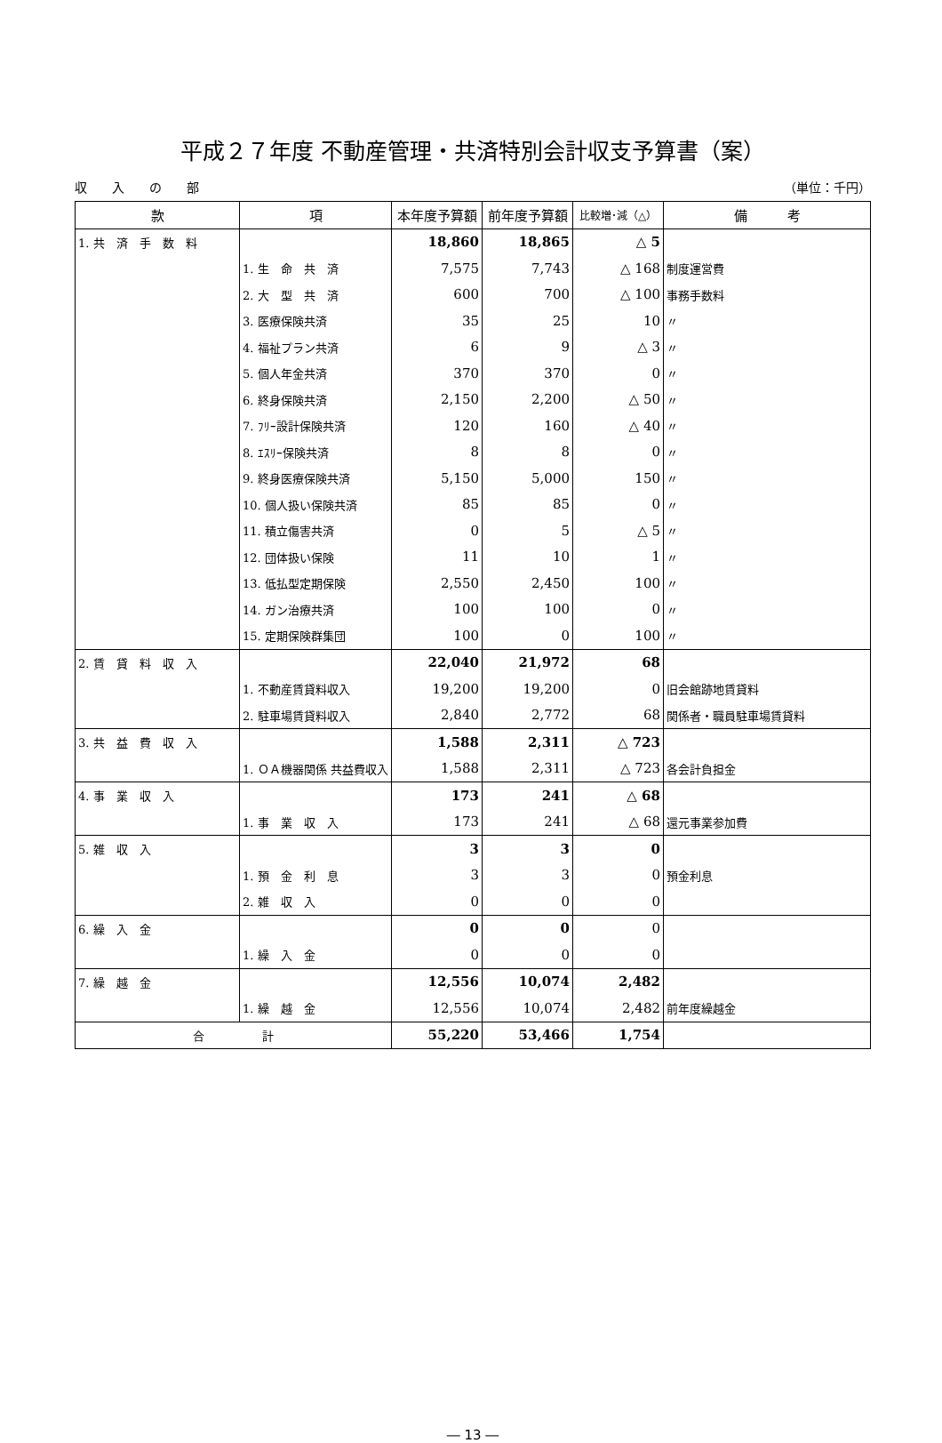平成２７年度 不動産管理・共済特別会計収支予算書（案）
収　　入　　の　　部 （単位：千円）
| 款 | 項 | 本年度予算額 | 前年度予算額 | 比較増･減（△） | 備 考 |
| --- | --- | --- | --- | --- | --- |
| 1. 共 済 手 数 料 | | 18,860 | 18,865 | △ 5 | |
| | 1. 生 命 共 済 | 7,575 | 7,743 | △ 168 | 制度運営費 |
| | 2. 大 型 共 済 | 600 | 700 | △ 100 | 事務手数料 |
| | 3. 医療保険共済 | 35 | 25 | 10 | 〃 |
| | 4. 福祉プラン共済 | 6 | 9 | △ 3 | 〃 |
| | 5. 個人年金共済 | 370 | 370 | 0 | 〃 |
| | 6. 終身保険共済 | 2,150 | 2,200 | △ 50 | 〃 |
| | 7. ﾌﾘｰ設計保険共済 | 120 | 160 | △ 40 | 〃 |
| | 8. ｴｽﾘｰ保険共済 | 8 | 8 | 0 | 〃 |
| | 9. 終身医療保険共済 | 5,150 | 5,000 | 150 | 〃 |
| | 10. 個人扱い保険共済 | 85 | 85 | 0 | 〃 |
| | 11. 積立傷害共済 | 0 | 5 | △ 5 | 〃 |
| | 12. 団体扱い保険 | 11 | 10 | 1 | 〃 |
| | 13. 低払型定期保険 | 2,550 | 2,450 | 100 | 〃 |
| | 14. ガン治療共済 | 100 | 100 | 0 | 〃 |
| | 15. 定期保険群集団 | 100 | 0 | 100 | 〃 |
| 2. 賃 貸 料 収 入 | | 22,040 | 21,972 | 68 | |
| | 1. 不動産賃貸料収入 | 19,200 | 19,200 | 0 | 旧会館跡地賃貸料 |
| | 2. 駐車場賃貸料収入 | 2,840 | 2,772 | 68 | 関係者・職員駐車場賃貸料 |
| 3. 共 益 費 収 入 | | 1,588 | 2,311 | △ 723 | |
| | 1. ＯＡ機器関係 共益費収入 | 1,588 | 2,311 | △ 723 | 各会計負担金 |
| 4. 事 業 収 入 | | 173 | 241 | △ 68 | |
| | 1. 事 業 収 入 | 173 | 241 | △ 68 | 還元事業参加費 |
| 5. 雑 収 入 | | 3 | 3 | 0 | |
| | 1. 預 金 利 息 | 3 | 3 | 0 | 預金利息 |
| | 2. 雑 収 入 | 0 | 0 | 0 | |
| 6. 繰 入 金 | | 0 | 0 | 0 | |
| | 1. 繰 入 金 | 0 | 0 | 0 | |
| 7. 繰 越 金 | | 12,556 | 10,074 | 2,482 | |
| | 1. 繰 越 金 | 12,556 | 10,074 | 2,482 | 前年度繰越金 |
| 合 計 | | 55,220 | 53,466 | 1,754 | |
― 13 ―